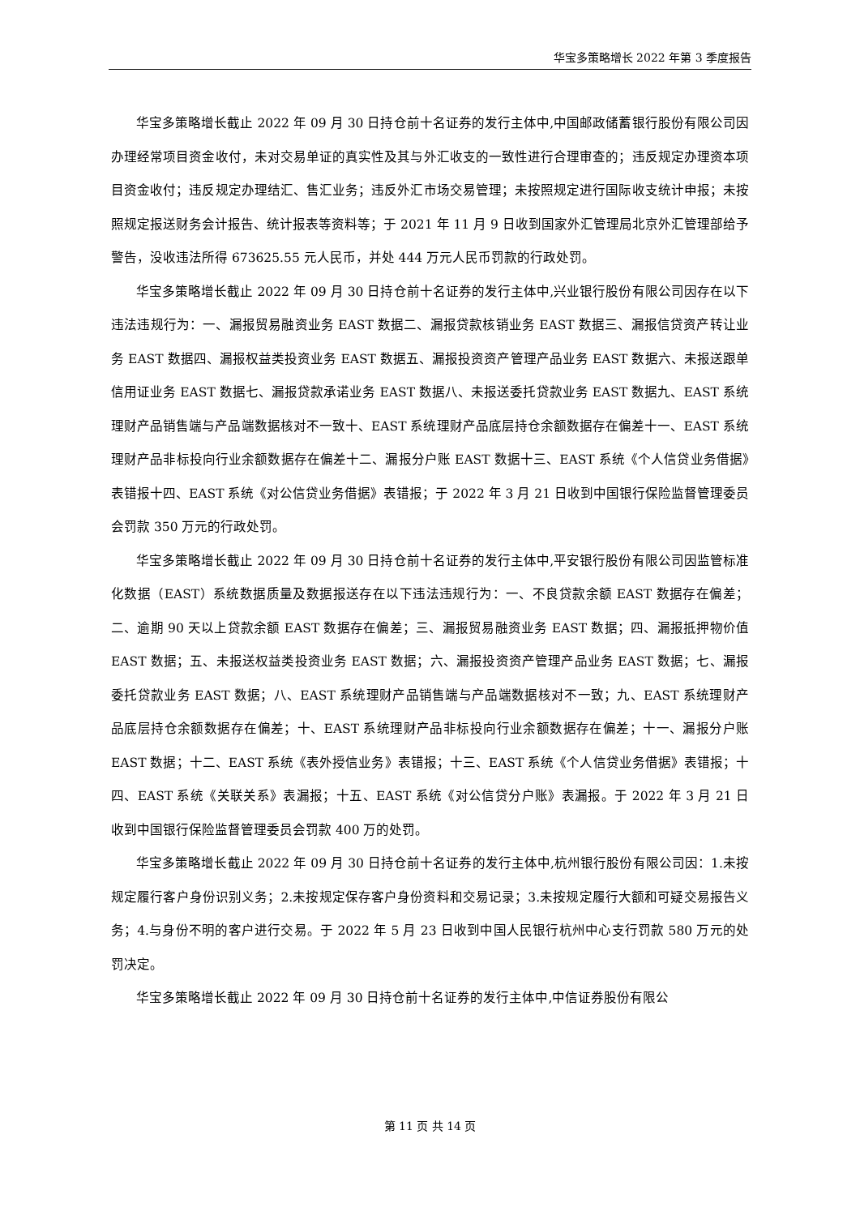华宝多策略增长 2022 年第 3 季度报告
华宝多策略增长截止 2022 年 09 月 30 日持仓前十名证券的发行主体中,中国邮政储蓄银行股份有限公司因办理经常项目资金收付，未对交易单证的真实性及其与外汇收支的一致性进行合理审查的；违反规定办理资本项目资金收付；违反规定办理结汇、售汇业务；违反外汇市场交易管理；未按照规定进行国际收支统计申报；未按照规定报送财务会计报告、统计报表等资料等；于 2021 年 11 月 9 日收到国家外汇管理局北京外汇管理部给予警告，没收违法所得 673625.55 元人民币，并处 444 万元人民币罚款的行政处罚。
华宝多策略增长截止 2022 年 09 月 30 日持仓前十名证券的发行主体中,兴业银行股份有限公司因存在以下违法违规行为：一、漏报贸易融资业务 EAST 数据二、漏报贷款核销业务 EAST 数据三、漏报信贷资产转让业务 EAST 数据四、漏报权益类投资业务 EAST 数据五、漏报投资资产管理产品业务 EAST 数据六、未报送跟单信用证业务 EAST 数据七、漏报贷款承诺业务 EAST 数据八、未报送委托贷款业务 EAST 数据九、EAST 系统理财产品销售端与产品端数据核对不一致十、EAST 系统理财产品底层持仓余额数据存在偏差十一、EAST 系统理财产品非标投向行业余额数据存在偏差十二、漏报分户账 EAST 数据十三、EAST 系统《个人信贷业务借据》表错报十四、EAST 系统《对公信贷业务借据》表错报；于 2022 年 3 月 21 日收到中国银行保险监督管理委员会罚款 350 万元的行政处罚。
华宝多策略增长截止 2022 年 09 月 30 日持仓前十名证券的发行主体中,平安银行股份有限公司因监管标准化数据（EAST）系统数据质量及数据报送存在以下违法违规行为：一、不良贷款余额 EAST 数据存在偏差；二、逾期 90 天以上贷款余额 EAST 数据存在偏差；三、漏报贸易融资业务 EAST 数据；四、漏报抵押物价值 EAST 数据；五、未报送权益类投资业务 EAST 数据；六、漏报投资资产管理产品业务 EAST 数据；七、漏报委托贷款业务 EAST 数据；八、EAST 系统理财产品销售端与产品端数据核对不一致；九、EAST 系统理财产品底层持仓余额数据存在偏差；十、EAST 系统理财产品非标投向行业余额数据存在偏差；十一、漏报分户账 EAST 数据；十二、EAST 系统《表外授信业务》表错报；十三、EAST 系统《个人信贷业务借据》表错报；十四、EAST 系统《关联关系》表漏报；十五、EAST 系统《对公信贷分户账》表漏报。于 2022 年 3 月 21 日收到中国银行保险监督管理委员会罚款 400 万的处罚。
华宝多策略增长截止 2022 年 09 月 30 日持仓前十名证券的发行主体中,杭州银行股份有限公司因：1.未按规定履行客户身份识别义务；2.未按规定保存客户身份资料和交易记录；3.未按规定履行大额和可疑交易报告义务；4.与身份不明的客户进行交易。于 2022 年 5 月 23 日收到中国人民银行杭州中心支行罚款 580 万元的处罚决定。
华宝多策略增长截止 2022 年 09 月 30 日持仓前十名证券的发行主体中,中信证券股份有限公
第 11 页 共 14 页